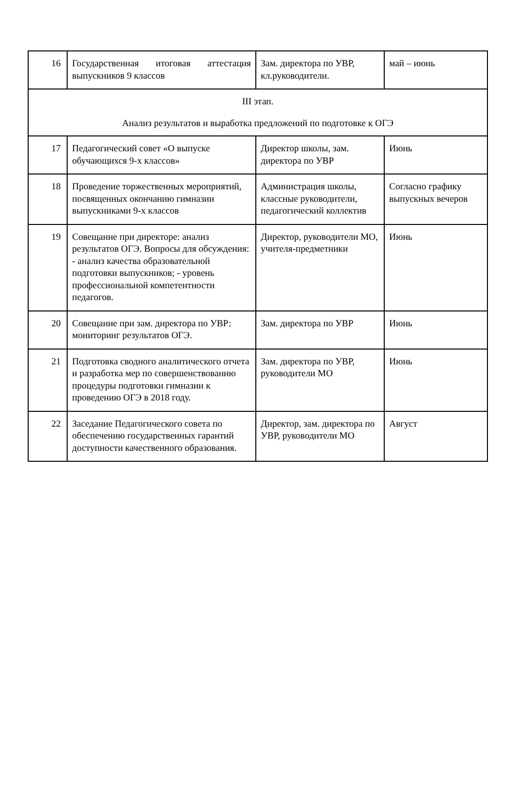| 16 | Государственная итоговая аттестация выпускников 9 классов | Зам. директора по УВР, кл.руководители. | май – июнь |
| III этап. Анализ результатов и выработка предложений по подготовке к ОГЭ | | | |
| 17 | Педагогический совет «О выпуске обучающихся 9-х классов» | Директор школы, зам. директора по УВР | Июнь |
| 18 | Проведение торжественных мероприятий, посвященных окончанию гимназии выпускниками 9-х классов | Администрация школы, классные руководители, педагогический коллектив | Согласно графику выпускных вечеров |
| 19 | Совещание при директоре: анализ результатов ОГЭ. Вопросы для обсуждения: - анализ качества образовательной подготовки выпускников; - уровень профессиональной компетентности педагогов. | Директор, руководители МО, учителя-предметники | Июнь |
| 20 | Совещание при зам. директора по УВР: мониторинг результатов ОГЭ. | Зам. директора по УВР | Июнь |
| 21 | Подготовка сводного аналитического отчета и разработка мер по совершенствованию процедуры подготовки гимназии к проведению ОГЭ в 2018 году. | Зам. директора по УВР, руководители МО | Июнь |
| 22 | Заседание Педагогического совета по обеспечению государственных гарантий доступности качественного образования. | Директор, зам. директора по УВР, руководители МО | Август |